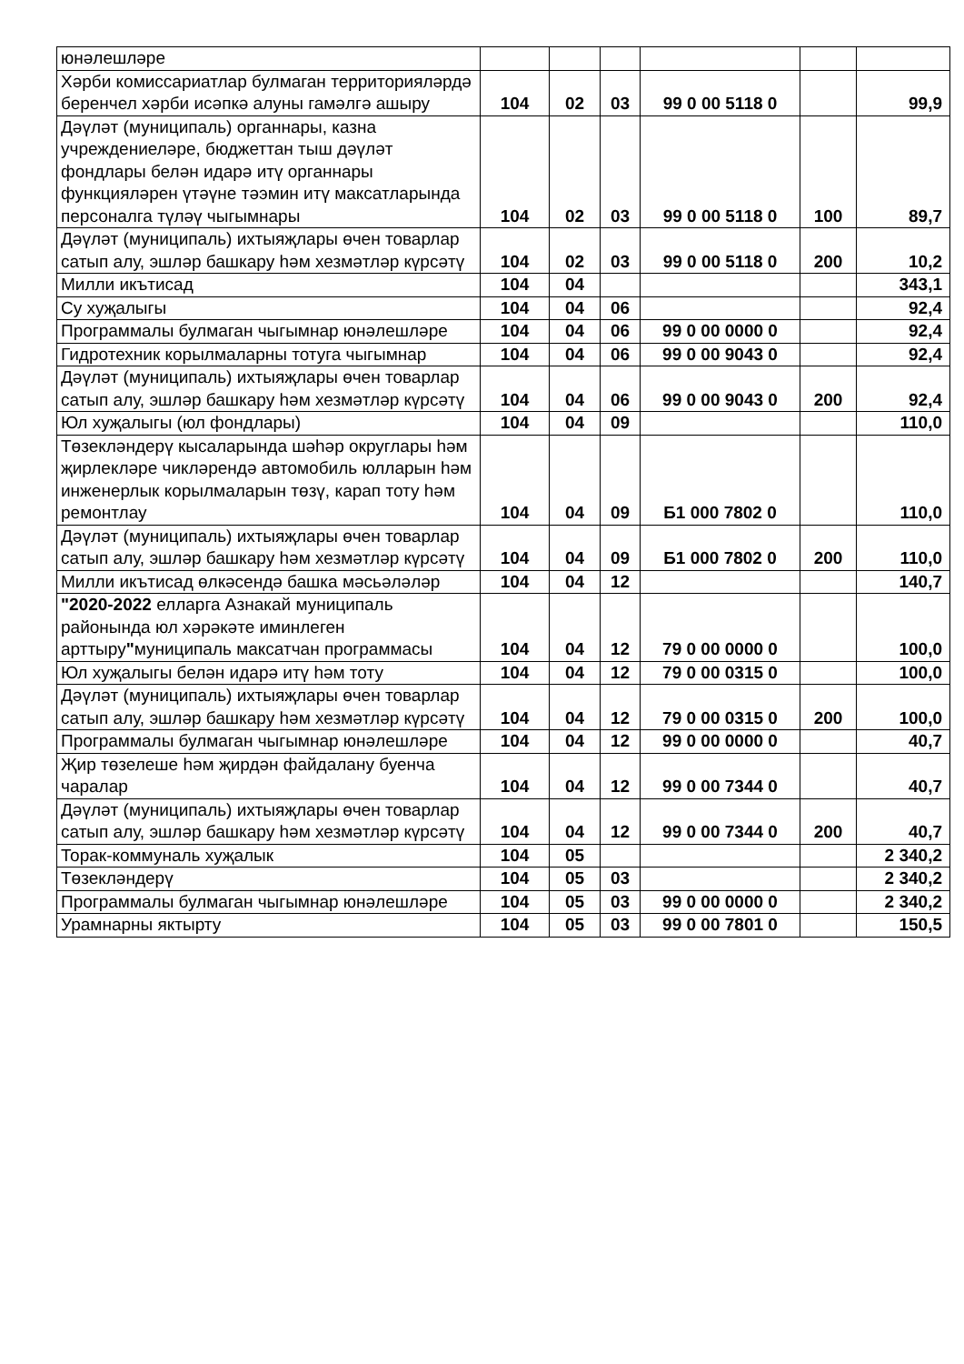| юнәлешләре | | | | | | |
| Хәрби комиссариатлар булмаган территорияләрдә беренчел хәрби исәпкә алуны гамәлгә ашыру | 104 | 02 | 03 | 99 0 00 5118 0 | | 99,9 |
| Дәүләт (муниципаль) органнары, казна учреждениеләре, бюджеттан тыш дәүләт фондлары белән идарә итү органнары функцияләрен үтәүне тәэмин итү максатларында персоналга түләү чыгымнары | 104 | 02 | 03 | 99 0 00 5118 0 | 100 | 89,7 |
| Дәүләт (муниципаль) ихтыяҗлары өчен товарлар сатып алу, эшләр башкару һәм хезмәтләр күрсәтү | 104 | 02 | 03 | 99 0 00 5118 0 | 200 | 10,2 |
| Милли икътисад | 104 | 04 | | | | 343,1 |
| Су хуҗалыгы | 104 | 04 | 06 | | | 92,4 |
| Программалы булмаган чыгымнар юнәлешләре | 104 | 04 | 06 | 99 0 00 0000 0 | | 92,4 |
| Гидротехник корылмаларны тотуга чыгымнар | 104 | 04 | 06 | 99 0 00 9043 0 | | 92,4 |
| Дәүләт (муниципаль) ихтыяҗлары өчен товарлар сатып алу, эшләр башкару һәм хезмәтләр күрсәтү | 104 | 04 | 06 | 99 0 00 9043 0 | 200 | 92,4 |
| Юл хуҗалыгы (юл фондлары) | 104 | 04 | 09 | | | 110,0 |
| Төзекләндерү кысаларында шәһәр округлары һәм җирлекләре чикләрендә автомобиль юлларын һәм инженерлык корылмаларын төзү, карап тоту һәм ремонтлау | 104 | 04 | 09 | Б1 000 7802 0 | | 110,0 |
| Дәүләт (муниципаль) ихтыяҗлары өчен товарлар сатып алу, эшләр башкару һәм хезмәтләр күрсәтү | 104 | 04 | 09 | Б1 000 7802 0 | 200 | 110,0 |
| Милли икътисад өлкәсендә башка мәсьәләләр | 104 | 04 | 12 | | | 140,7 |
| "2020-2022 елларга Азнакай муниципаль районында юл хәрәкәте иминлеген арттыру " муниципаль максатчан программасы | 104 | 04 | 12 | 79 0 00 0000 0 | | 100,0 |
| Юл хуҗалыгы белән идарә итү һәм тоту | 104 | 04 | 12 | 79 0 00 0315 0 | | 100,0 |
| Дәүләт (муниципаль) ихтыяҗлары өчен товарлар сатып алу, эшләр башкару һәм хезмәтләр күрсәтү | 104 | 04 | 12 | 79 0 00 0315 0 | 200 | 100,0 |
| Программалы булмаган чыгымнар юнәлешләре | 104 | 04 | 12 | 99 0 00 0000 0 | | 40,7 |
| Җир төзелеше һәм җирдән файдалану буенча чаралар | 104 | 04 | 12 | 99 0 00 7344 0 | | 40,7 |
| Дәүләт (муниципаль) ихтыяҗлары өчен товарлар сатып алу, эшләр башкару һәм хезмәтләр күрсәтү | 104 | 04 | 12 | 99 0 00 7344 0 | 200 | 40,7 |
| Торак-коммуналь хуҗалык | 104 | 05 | | | | 2 340,2 |
| Төзекләндерү | 104 | 05 | 03 | | | 2 340,2 |
| Программалы булмаган чыгымнар юнәлешләре | 104 | 05 | 03 | 99 0 00 0000 0 | | 2 340,2 |
| Урамнарны яктырту | 104 | 05 | 03 | 99 0 00 7801 0 | | 150,5 |